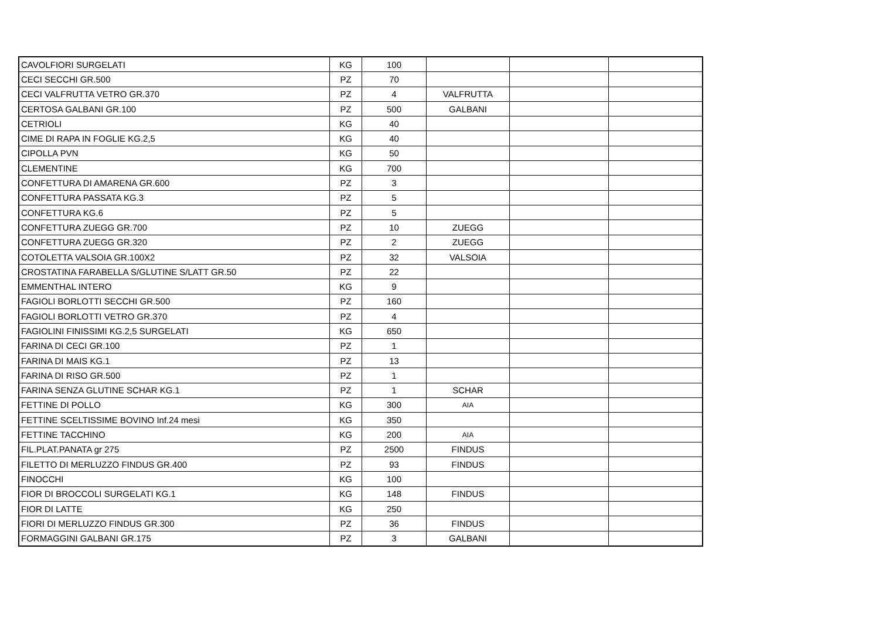| CAVOLFIORI SURGELATI | KG | 100 | | | |
| CECI SECCHI GR.500 | PZ | 70 | | | |
| CECI VALFRUTTA VETRO GR.370 | PZ | 4 | VALFRUTTA | | |
| CERTOSA GALBANI GR.100 | PZ | 500 | GALBANI | | |
| CETRIOLI | KG | 40 | | | |
| CIME DI RAPA IN FOGLIE KG.2,5 | KG | 40 | | | |
| CIPOLLA PVN | KG | 50 | | | |
| CLEMENTINE | KG | 700 | | | |
| CONFETTURA DI AMARENA GR.600 | PZ | 3 | | | |
| CONFETTURA PASSATA KG.3 | PZ | 5 | | | |
| CONFETTURA KG.6 | PZ | 5 | | | |
| CONFETTURA ZUEGG GR.700 | PZ | 10 | ZUEGG | | |
| CONFETTURA ZUEGG GR.320 | PZ | 2 | ZUEGG | | |
| COTOLETTA VALSOIA GR.100X2 | PZ | 32 | VALSOIA | | |
| CROSTATINA FARABELLA S/GLUTINE S/LATT GR.50 | PZ | 22 | | | |
| EMMENTHAL INTERO | KG | 9 | | | |
| FAGIOLI BORLOTTI SECCHI GR.500 | PZ | 160 | | | |
| FAGIOLI BORLOTTI VETRO GR.370 | PZ | 4 | | | |
| FAGIOLINI FINISSIMI KG.2,5 SURGELATI | KG | 650 | | | |
| FARINA DI CECI GR.100 | PZ | 1 | | | |
| FARINA DI MAIS KG.1 | PZ | 13 | | | |
| FARINA DI RISO GR.500 | PZ | 1 | | | |
| FARINA SENZA GLUTINE SCHAR KG.1 | PZ | 1 | SCHAR | | |
| FETTINE DI POLLO | KG | 300 | AIA | | |
| FETTINE SCELTISSIME BOVINO Inf.24 mesi | KG | 350 | | | |
| FETTINE TACCHINO | KG | 200 | AIA | | |
| FIL.PLAT.PANATA gr 275 | PZ | 2500 | FINDUS | | |
| FILETTO DI MERLUZZO FINDUS GR.400 | PZ | 93 | FINDUS | | |
| FINOCCHI | KG | 100 | | | |
| FIOR DI BROCCOLI SURGELATI KG.1 | KG | 148 | FINDUS | | |
| FIOR DI LATTE | KG | 250 | | | |
| FIORI DI MERLUZZO FINDUS GR.300 | PZ | 36 | FINDUS | | |
| FORMAGGINI GALBANI GR.175 | PZ | 3 | GALBANI | | |